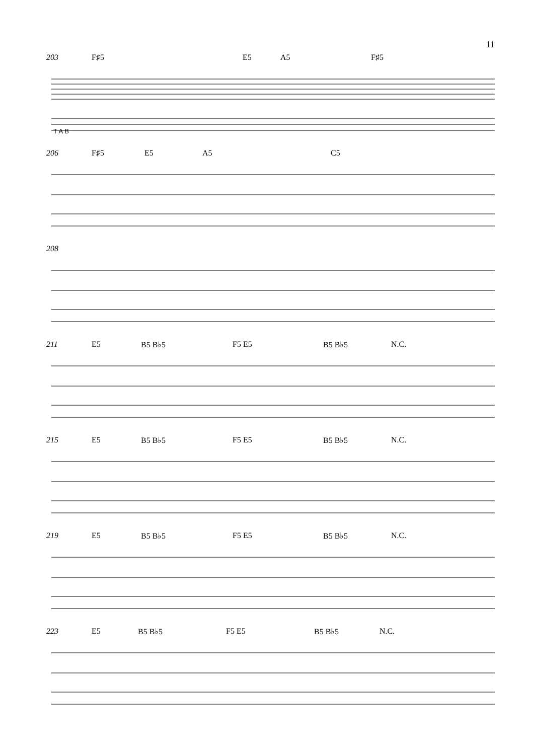11
203 F♯5 E5 A5 F♯5
T A B
206 F♯5 E5 A5 C5
208
211 E5 B5 B♭5 F5 E5 B5 B♭5 N.C.
215 E5 B5 B♭5 F5 E5 B5 B♭5 N.C.
219 E5 B5 B♭5 F5 E5 B5 B♭5 N.C.
223 E5 B5 B♭5 F5 E5 B5 B♭5 N.C.